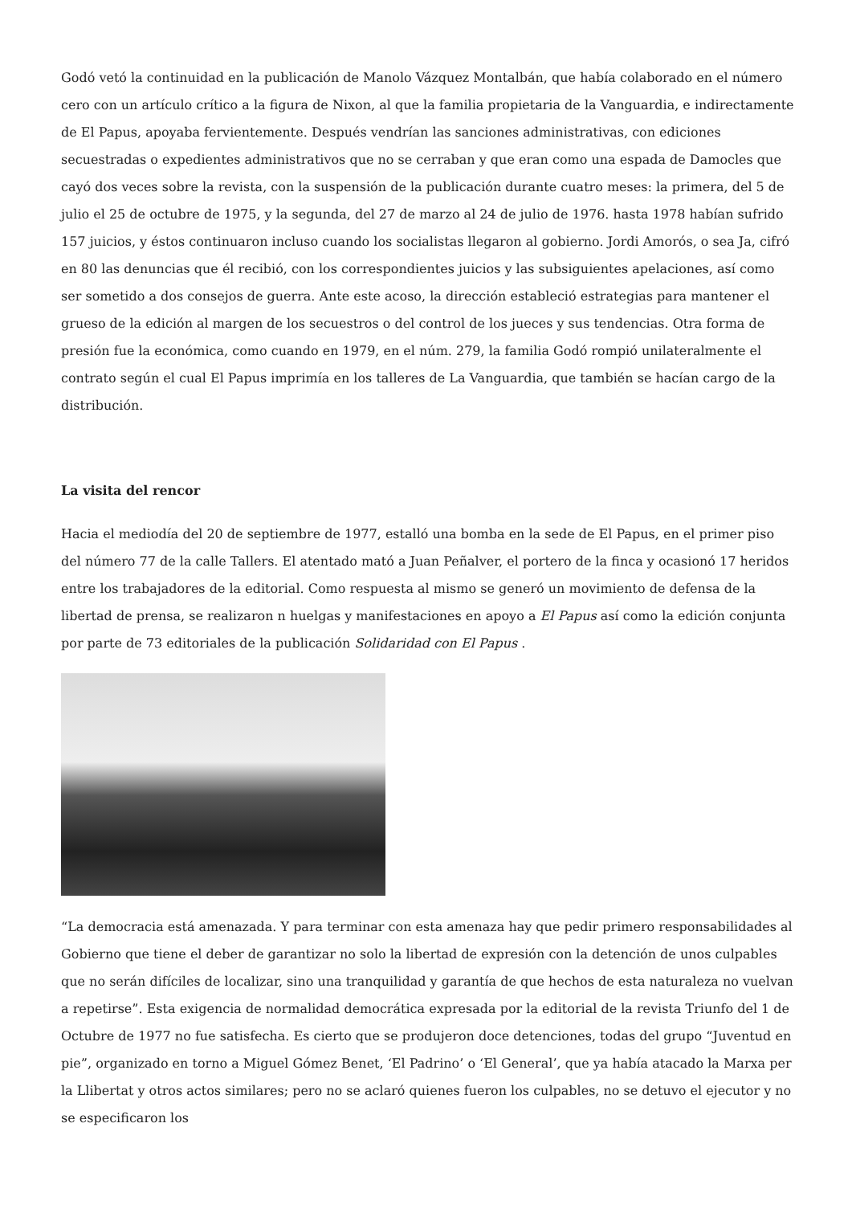Godó vetó la continuidad en la publicación de Manolo Vázquez Montalbán, que había colaborado en el número cero con un artículo crítico a la figura de Nixon, al que la familia propietaria de la Vanguardia, e indirectamente de El Papus, apoyaba fervientemente. Después vendrían las sanciones administrativas, con ediciones secuestradas o expedientes administrativos que no se cerraban y que eran como una espada de Damocles que cayó dos veces sobre la revista, con la suspensión de la publicación durante cuatro meses: la primera, del 5 de julio el 25 de octubre de 1975, y la segunda, del 27 de marzo al 24 de julio de 1976. hasta 1978 habían sufrido 157 juicios, y éstos continuaron incluso cuando los socialistas llegaron al gobierno. Jordi Amorós, o sea Ja, cifró en 80 las denuncias que él recibió, con los correspondientes juicios y las subsiguientes apelaciones, así como ser sometido a dos consejos de guerra. Ante este acoso, la dirección estableció estrategias para mantener el grueso de la edición al margen de los secuestros o del control de los jueces y sus tendencias. Otra forma de presión fue la económica, como cuando en 1979, en el núm. 279, la familia Godó rompió unilateralmente el contrato según el cual El Papus imprimía en los talleres de La Vanguardia, que también se hacían cargo de la distribución.
La visita del rencor
Hacia el mediodía del 20 de septiembre de 1977, estalló una bomba en la sede de El Papus, en el primer piso del número 77 de la calle Tallers. El atentado mató a Juan Peñalver, el portero de la finca y ocasionó 17 heridos entre los trabajadores de la editorial. Como respuesta al mismo se generó un movimiento de defensa de la libertad de prensa, se realizaron n huelgas y manifestaciones en apoyo a El Papus así como la edición conjunta por parte de 73 editoriales de la publicación Solidaridad con El Papus .
“La democracia está amenazada. Y para terminar con esta amenaza hay que pedir primero responsabilidades al Gobierno que tiene el deber de garantizar no solo la libertad de expresión con la detención de unos culpables que no serán difíciles de localizar, sino una tranquilidad y garantía de que hechos de esta naturaleza no vuelvan a repetirse”. Esta exigencia de normalidad democrática expresada por la editorial de la revista Triunfo del 1 de Octubre de 1977 no fue satisfecha. Es cierto que se produjeron doce detenciones, todas del grupo “Juventud en pie”, organizado en torno a Miguel Gómez Benet, ‘El Padrino’ o ‘El General’, que ya había atacado la Marxa per la Llibertat y otros actos similares; pero no se aclaró quienes fueron los culpables, no se detuvo el ejecutor y no se especificaron los